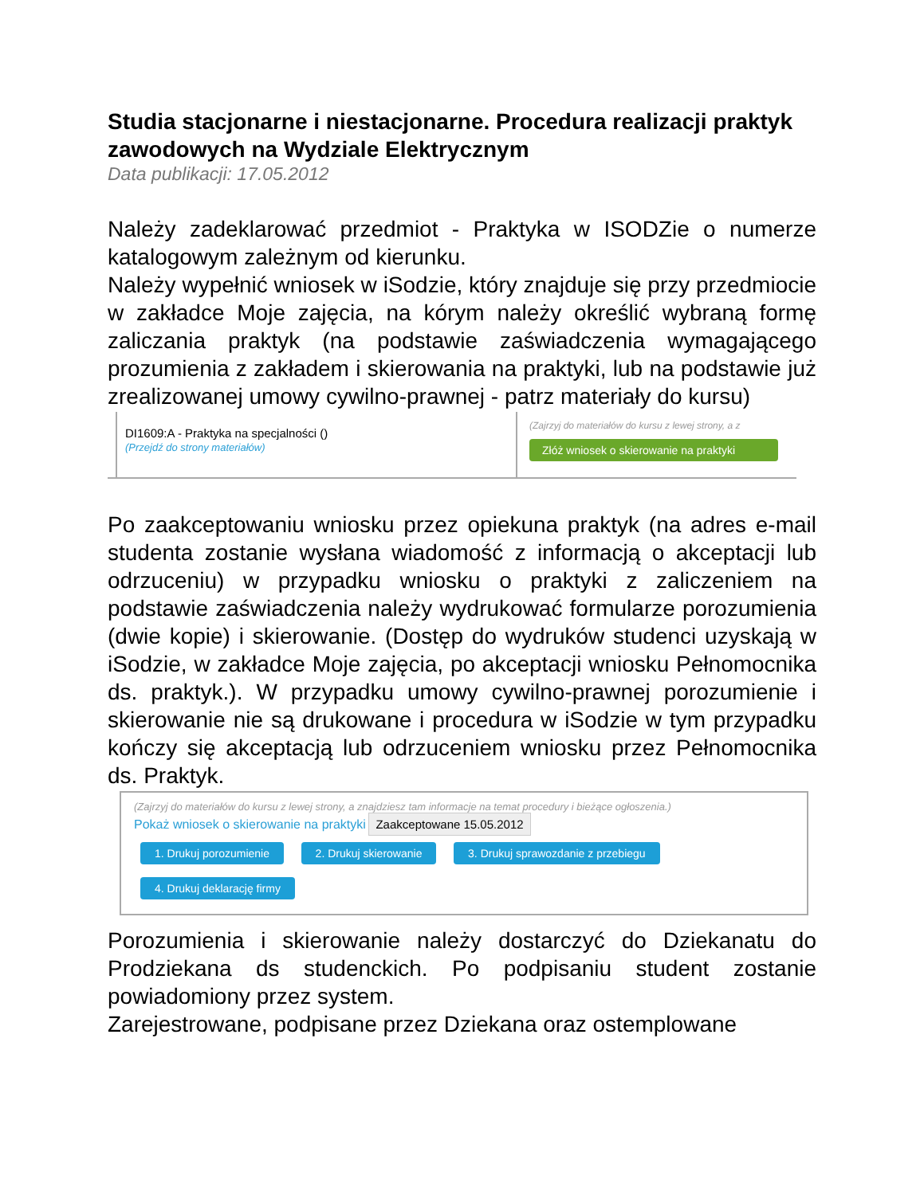Studia stacjonarne i niestacjonarne. Procedura realizacji praktyk zawodowych na Wydziale Elektrycznym
Data publikacji: 17.05.2012
Należy zadeklarować przedmiot - Praktyka w ISODZie o numerze katalogowym zależnym od kierunku.
Należy wypełnić wniosek w iSodzie, który znajduje się przy przedmiocie w zakładce Moje zajęcia, na kórym należy określić wybraną formę zaliczania praktyk (na podstawie zaświadczenia wymagającego prozumienia z zakładem i skierowania na praktyki, lub na podstawie już zrealizowanej umowy cywilno-prawnej - patrz materiały do kursu)
DI1609:A - Praktyka na specjalności ()
(Przejdź do strony materiałów)
(Zajrzyj do materiałów do kursu z lewej strony, a z
Złóż wniosek o skierowanie na praktyki
Po zaakceptowaniu wniosku przez opiekuna praktyk (na adres e-mail studenta zostanie wysłana wiadomość z informacją o akceptacji lub odrzuceniu) w przypadku wniosku o praktyki z zaliczeniem na podstawie zaświadczenia należy wydrukować formularze porozumienia (dwie kopie) i skierowanie. (Dostęp do wydruków studenci uzyskają w iSodzie, w zakładce Moje zajęcia, po akceptacji wniosku Pełnomocnika ds. praktyk.). W przypadku umowy cywilno-prawnej porozumienie i skierowanie nie są drukowane i procedura w iSodzie w tym przypadku kończy się akceptacją lub odrzuceniem wniosku przez Pełnomocnika ds. Praktyk.
(Zajrzyj do materiałów do kursu z lewej strony, a znajdziesz tam informacje na temat procedury i bieżące ogłoszenia.)
Pokaż wniosek o skierowanie na praktyki Zaakceptowane 15.05.2012
1. Drukuj porozumienie 2. Drukuj skierowanie 3. Drukuj sprawozdanie z przebiegu
4. Drukuj deklarację firmy
Porozumienia i skierowanie należy dostarczyć do Dziekanatu do Prodziekana ds studenckich. Po podpisaniu student zostanie powiadomiony przez system.
Zarejestrowane, podpisane przez Dziekana oraz ostemplowane